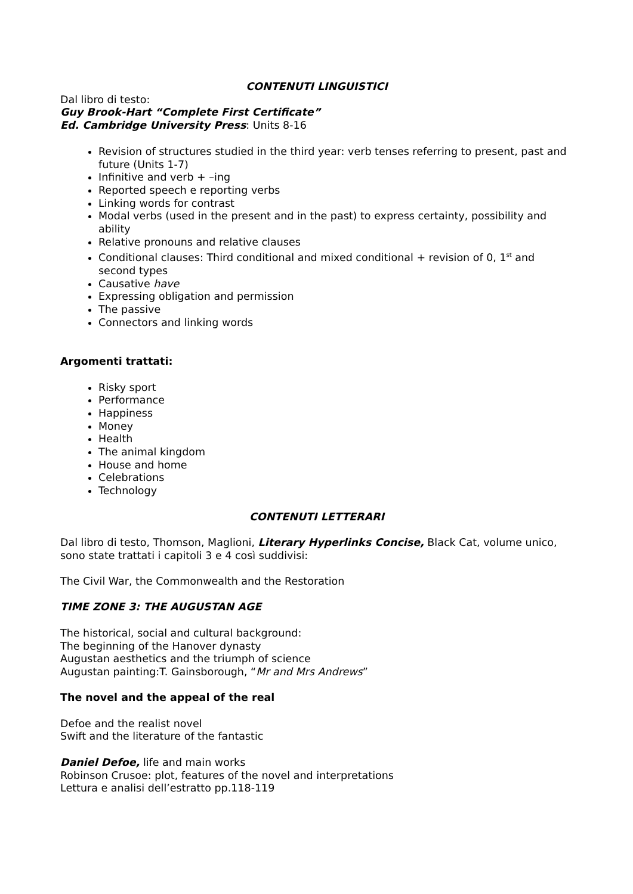CONTENUTI LINGUISTICI
Dal libro di testo:
Guy Brook-Hart “Complete First Certificate”
Ed. Cambridge University Press: Units 8-16
Revision of structures studied in the third year: verb tenses referring to present, past and future (Units 1-7)
Infinitive and verb + –ing
Reported speech e reporting verbs
Linking words for contrast
Modal verbs (used in the present and in the past) to express certainty, possibility and ability
Relative pronouns and relative clauses
Conditional clauses: Third conditional and mixed conditional + revision of 0, 1<sup>st</sup> and second types
Causative have
Expressing obligation and permission
The passive
Connectors and linking words
Argomenti trattati:
Risky sport
Performance
Happiness
Money
Health
The animal kingdom
House and home
Celebrations
Technology
CONTENUTI LETTERARI
Dal libro di testo, Thomson, Maglioni, Literary Hyperlinks Concise, Black Cat, volume unico, sono state trattati i capitoli 3 e 4 così suddivisi:
The Civil War, the Commonwealth and the Restoration
TIME ZONE 3: THE AUGUSTAN AGE
The historical, social and cultural background:
The beginning of the Hanover dynasty
Augustan aesthetics and the triumph of science
Augustan painting:T. Gainsborough, “Mr and Mrs Andrews”
The novel and the appeal of the real
Defoe and the realist novel
Swift and the literature of the fantastic
Daniel Defoe, life and main works
Robinson Crusoe: plot, features of the novel and interpretations
Lettura e analisi dell’estratto pp.118-119